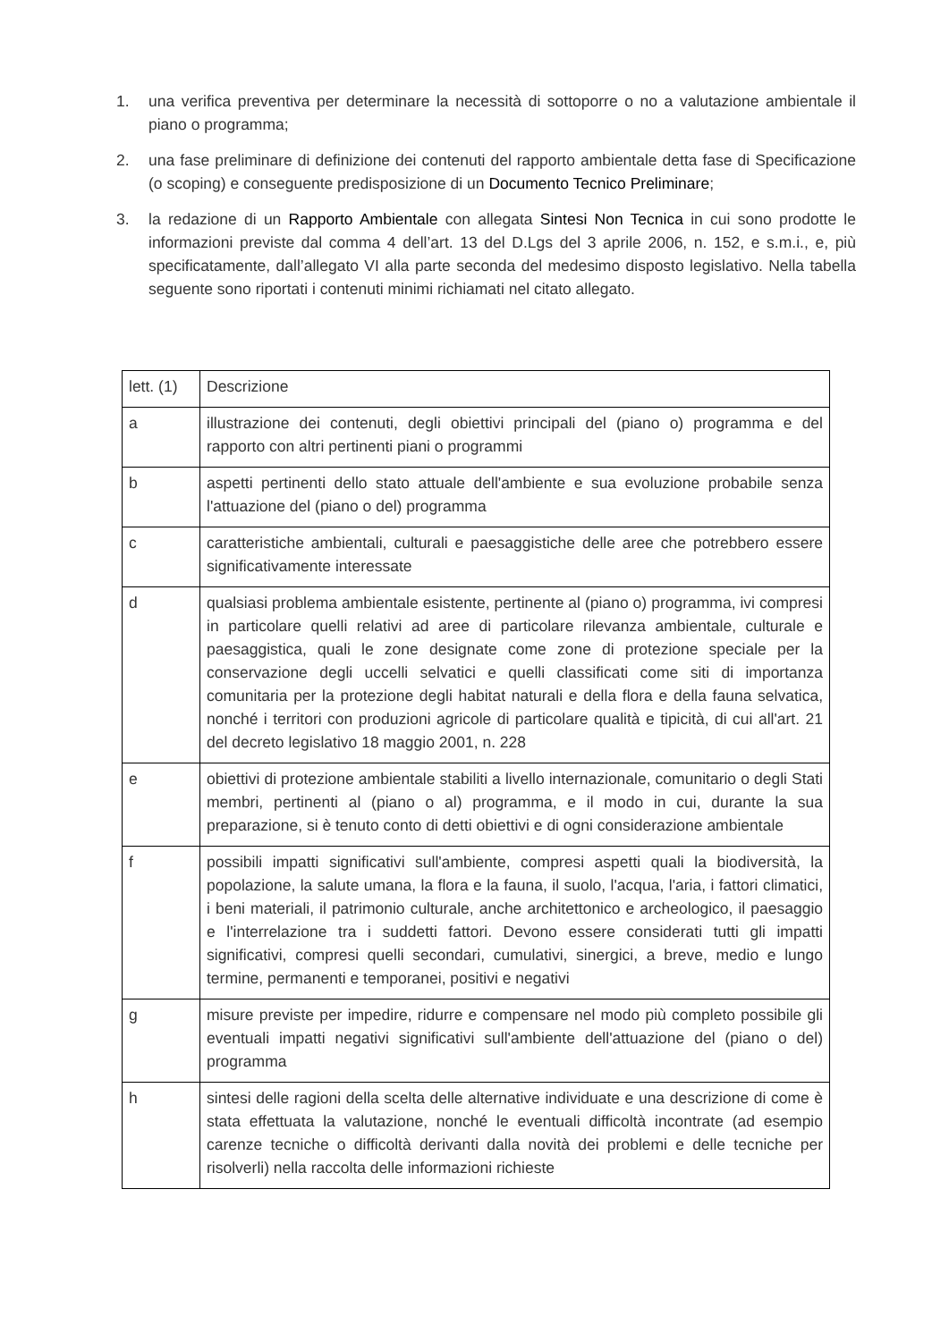1. una verifica preventiva per determinare la necessità di sottoporre o no a valutazione ambientale il piano o programma;
2. una fase preliminare di definizione dei contenuti del rapporto ambientale detta fase di Specificazione (o scoping) e conseguente predisposizione di un Documento Tecnico Preliminare;
3. la redazione di un Rapporto Ambientale con allegata Sintesi Non Tecnica in cui sono prodotte le informazioni previste dal comma 4 dell’art. 13 del D.Lgs del 3 aprile 2006, n. 152, e s.m.i., e, più specificatamente, dall’allegato VI alla parte seconda del medesimo disposto legislativo. Nella tabella seguente sono riportati i contenuti minimi richiamati nel citato allegato.
| lett. (1) | Descrizione |
| a | illustrazione dei contenuti, degli obiettivi principali del (piano o) programma e del rapporto con altri pertinenti piani o programmi |
| b | aspetti pertinenti dello stato attuale dell'ambiente e sua evoluzione probabile senza l'attuazione del (piano o del) programma |
| c | caratteristiche ambientali, culturali e paesaggistiche delle aree che potrebbero essere significativamente interessate |
| d | qualsiasi problema ambientale esistente, pertinente al (piano o) programma, ivi compresi in particolare quelli relativi ad aree di particolare rilevanza ambientale, culturale e paesaggistica, quali le zone designate come zone di protezione speciale per la conservazione degli uccelli selvatici e quelli classificati come siti di importanza comunitaria per la protezione degli habitat naturali e della flora e della fauna selvatica, nonché i territori con produzioni agricole di particolare qualità e tipicità, di cui all'art. 21 del decreto legislativo 18 maggio 2001, n. 228 |
| e | obiettivi di protezione ambientale stabiliti a livello internazionale, comunitario o degli Stati membri, pertinenti al (piano o al) programma, e il modo in cui, durante la sua preparazione, si è tenuto conto di detti obiettivi e di ogni considerazione ambientale |
| f | possibili impatti significativi sull'ambiente, compresi aspetti quali la biodiversità, la popolazione, la salute umana, la flora e la fauna, il suolo, l'acqua, l'aria, i fattori climatici, i beni materiali, il patrimonio culturale, anche architettonico e archeologico, il paesaggio e l'interrelazione tra i suddetti fattori. Devono essere considerati tutti gli impatti significativi, compresi quelli secondari, cumulativi, sinergici, a breve, medio e lungo termine, permanenti e temporanei, positivi e negativi |
| g | misure previste per impedire, ridurre e compensare nel modo più completo possibile gli eventuali impatti negativi significativi sull'ambiente dell'attuazione del (piano o del) programma |
| h | sintesi delle ragioni della scelta delle alternative individuate e una descrizione di come è stata effettuata la valutazione, nonché le eventuali difficoltà incontrate (ad esempio carenze tecniche o difficoltà derivanti dalla novità dei problemi e delle tecniche per risolverli) nella raccolta delle informazioni richieste |